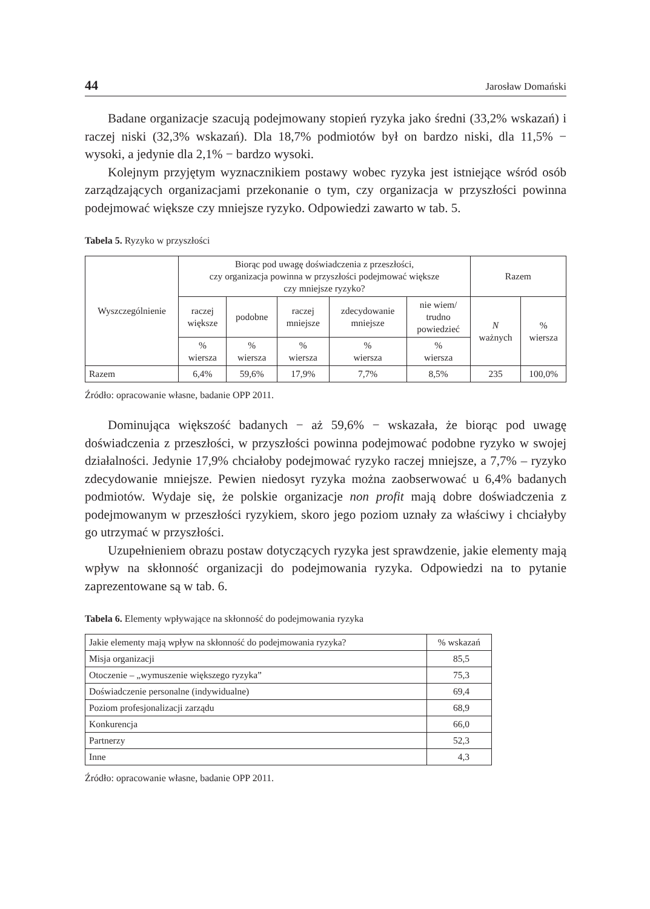44 Jarosław Domański
Badane organizacje szacują podejmowany stopień ryzyka jako średni (33,2% wskazań) i raczej niski (32,3% wskazań). Dla 18,7% podmiotów był on bardzo niski, dla 11,5% − wysoki, a jedynie dla 2,1% − bardzo wysoki.
Kolejnym przyjętym wyznacznikiem postawy wobec ryzyka jest istniejące wśród osób zarządzających organizacjami przekonanie o tym, czy organizacja w przyszłości powinna podejmować większe czy mniejsze ryzyko. Odpowiedzi zawarto w tab. 5.
Tabela 5. Ryzyko w przyszłości
| Wyszczególnienie | Biorąc pod uwagę doświadczenia z przeszłości, czy organizacja powinna w przyszłości podejmować większe czy mniejsze ryzyko? | | | | | Razem | |
| --- | --- | --- | --- | --- | --- | --- | --- |
| | raczej większe | podobne | raczej mniejsze | zdecydowanie mniejsze | nie wiem/ trudno powiedzieć | N ważnych | % wiersza |
| | % wiersza | % wiersza | % wiersza | % wiersza | % wiersza | | |
| Razem | 6,4% | 59,6% | 17,9% | 7,7% | 8,5% | 235 | 100,0% |
Źródło: opracowanie własne, badanie OPP 2011.
Dominująca większość badanych − aż 59,6% − wskazała, że biorąc pod uwagę doświadczenia z przeszłości, w przyszłości powinna podejmować podobne ryzyko w swojej działalności. Jedynie 17,9% chciałoby podejmować ryzyko raczej mniejsze, a 7,7% – ryzyko zdecydowanie mniejsze. Pewien niedosyt ryzyka można zaobserwować u 6,4% badanych podmiotów. Wydaje się, że polskie organizacje non profit mają dobre doświadczenia z podejmowanym w przeszłości ryzykiem, skoro jego poziom uznały za właściwy i chciałyby go utrzymać w przyszłości.
Uzupełnieniem obrazu postaw dotyczących ryzyka jest sprawdzenie, jakie elementy mają wpływ na skłonność organizacji do podejmowania ryzyka. Odpowiedzi na to pytanie zaprezentowane są w tab. 6.
Tabela 6. Elementy wpływające na skłonność do podejmowania ryzyka
| Jakie elementy mają wpływ na skłonność do podejmowania ryzyka? | % wskazań |
| --- | --- |
| Misja organizacji | 85,5 |
| Otoczenie – „wymuszenie większego ryzyka” | 75,3 |
| Doświadczenie personalne (indywidualne) | 69,4 |
| Poziom profesjonalizacji zarządu | 68,9 |
| Konkurencja | 66,0 |
| Partnerzy | 52,3 |
| Inne | 4,3 |
Źródło: opracowanie własne, badanie OPP 2011.